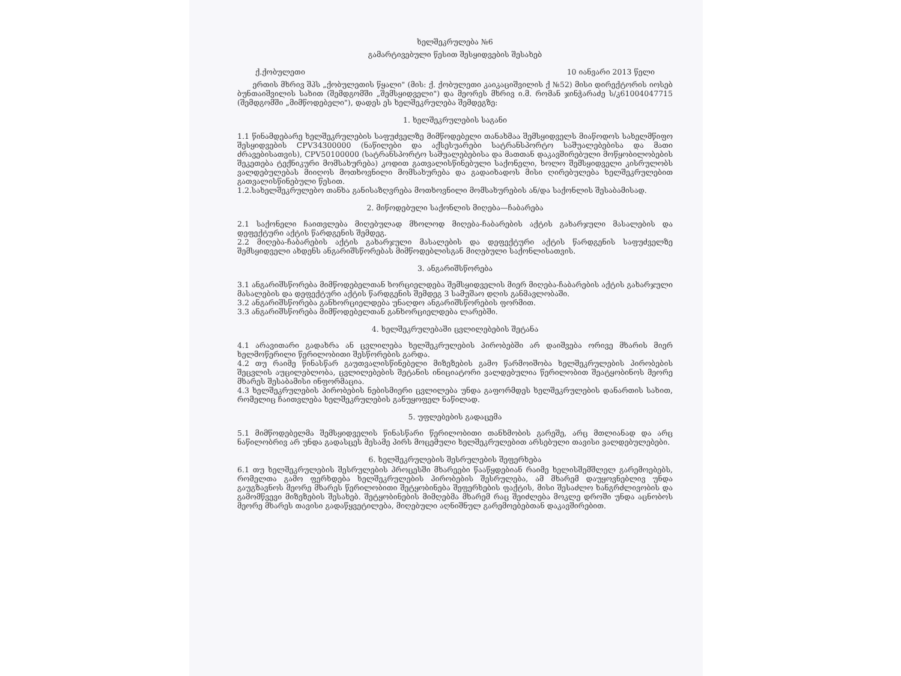ხელშეკრულება №6
გამარტივებული წესით შესყიდვების შესახებ
ქ.ქობულეთი 10 იანვარი 2013 წელი
ერთის მხრივ შპს „ქობულეთის წყალი" (მის: ქ. ქობულეთი კაიკაციშვილის ქ №52) მისი დირექტორის იოსებ ბუნთაიშვილის სახით (შემდგომში „შემსყიდველი") და მეორეს მხრივ ი.მ. რომან ჯინჭარაძე ს/კ61004047715 (შემდგომში „მიმწოდებელი"), დადეს ეს ხელშეკრულება შემდეგზე:
1. ხელშეკრულების საგანი
1.1 წინამდებარე ხელშეკრულების საფუძველზე მიმწოდებელი თანახმაა შემსყიდველს მიაწოდოს სახელმწიფო შესყიდვების CPV34300000 (ნაწილები და აქსესუარები სატრანსპორტო საშუალებებისა და მათი ძრავებისათვის), CPV50100000 (სატრანსპორტო საშუალებებისა და მათთან დაკავშირებული მოწყობილობების შეკეთება ტექნიკური მომსახურება) კოდით გათვალისწინებული საქონელი, ხოლო შემსყიდველი კისრულობს ვალდებულებას მიიღოს მოთხოვნილი მომსახურება და გადაიხადოს მისი ღირებულება ხელშეკრულებით გათვალისწინებული წესით.
1.2.სახელშეკრულებო თანხა განისაზღვრება მოთხოვნილი მომსახურების ან/და საქონლის შესაბამისად.
2. მიწოდებული საქონლის მიღება—ჩაბარება
2.1 საქონელი ჩაითვლება მიღებულად მხოლოდ მიღება-ჩაბარების აქტის გახარჯული მასალების და დეფექტური აქტის წარდგენის შემდეგ.
2.2 მიღება-ჩაბარების აქტის გახარჯული მასალების და დეფექტური აქტის წარდგენის საფუძველზე შემსყიდველი ახდენს ანგარიშსწორებას მიმწოდებლისგან მიღებული საქონლისათვის.
3. ანგარიშსწორება
3.1 ანგარიშსწორება მიმწოდებელთან ხორციელდება შემსყიდველის მიერ მიღება-ჩაბარების აქტის გახარჯული მასალების და დეფექტური აქტის წარდგენის შემდეგ 3 სამუშაო დღის განმავლობაში.
3.2 ანგარიშსწორება განხორციელდება უნაღდო ანგარიშსწორების ფორმით.
3.3 ანგარიშსწორება მიმწოდებელთან განხორციელდება ლარებში.
4. ხელშეკრულებაში ცვლილებების შეტანა
4.1 არავითარი გადახრა ან ცვლილება ხელშეკრულების პირობებში არ დაიშვება ორივე მხარის მიერ ხელმოწერილი წერილობითი შესწორების გარდა.
4.2 თუ რაიმე წინასწარ გაუთვალისწინებელი მიზეზების გამო წარმოიშობა ხელშეკრულების პირობების შეცვლის აუცილებლობა, ცვლილებების შეტანის ინიციატორი ვალდებულია წერილობით შეატყობინოს მეორე მხარეს შესაბამისი ინფორმაცია.
4.3 ხელშეკრულების პირობების ნებისმიერი ცვლილება უნდა გაფორმდეს ხელშეკრულების დანართის სახით, რომელიც ჩაითვლება ხელშეკრულების განუყოფელ ნაწილად.
5. უფლებების გადაცემა
5.1 მიმწოდებელმა შემსყიდველის წინასწარი წერილობითი თანხმობის გარეშე, არც მთლიანად და არც ნაწილობრივ არ უნდა გადასცეს მესამე პირს მოცემული ხელშეკრულებით არსებული თავისი ვალდებულებები.
6. ხელშეკრულების შესრულების შეფერხება
6.1 თუ ხელშეკრულების შესრულების პროცესში მხარეები წააწყდებიან რაიმე ხელისშემშლელ გარემოებებს, რომელთა გამო ფერხდება ხელშეკრულების პირობების შესრულება, ამ მხარემ დაუყოვნებლივ უნდა გაუგზავნოს მეორე მხარეს წერილობითი შეტყობინება შეფერხების ფაქტის, მისი შესაძლო ხანგრძლივობის და გამომწვევი მიზეზების შესახებ. შეტყობინების მიმღებმა მხარემ რაც შეიძლება მოკლე დროში უნდა აცნობოს მეორე მხარეს თავისი გადაწყვეტილება, მიღებული აღნიშნულ გარემოებებთან დაკავშირებით.